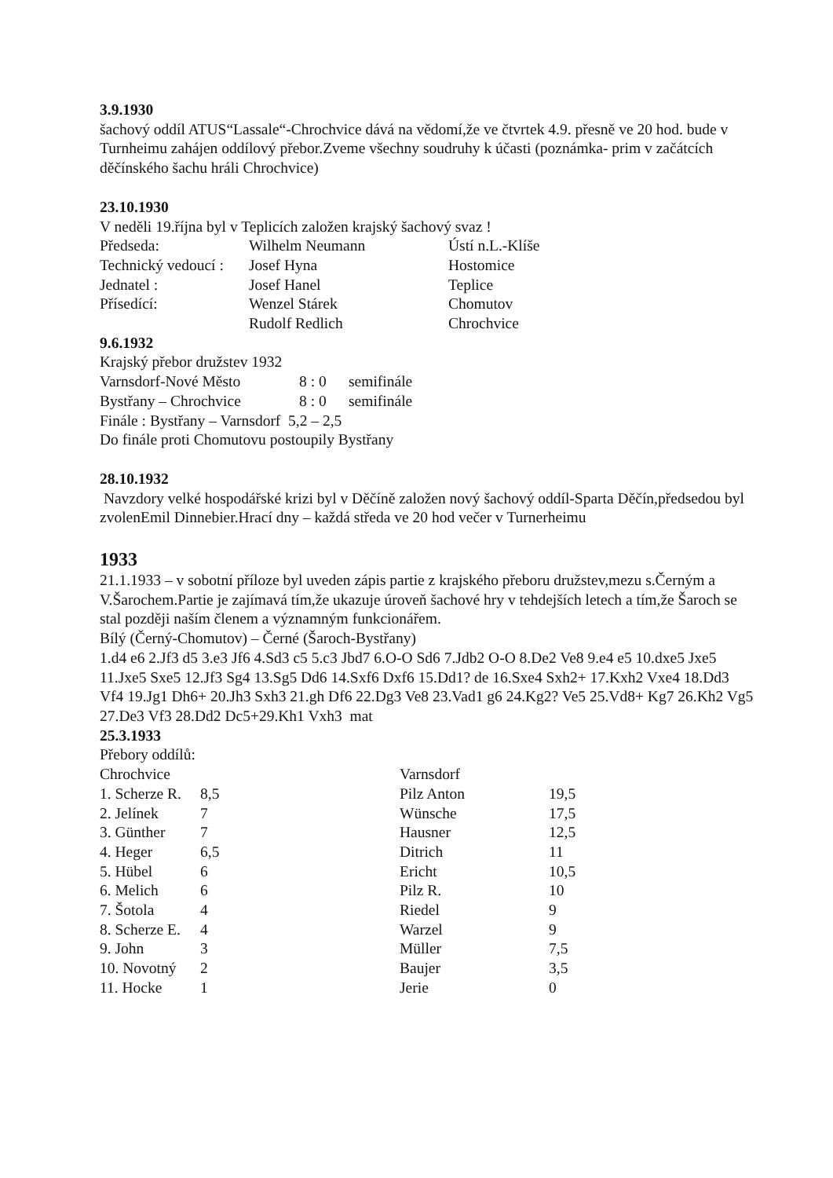3.9.1930
šachový oddíl ATUS“Lassale“-Chrochvice dává na vědomí,že ve čtvrtek 4.9. přesně ve 20 hod. bude v Turnheimu zahájen oddílový přebor.Zveme všechny soudruhy k účasti (poznámka- prim v začátcích děčínského šachu hráli Chrochvice)
23.10.1930
V neděli 19.října byl v Teplicích založen krajský šachový svaz !
| Předseda: | Wilhelm Neumann | Ústí n.L.-Klíše |
| Technický vedoucí : | Josef Hyna | Hostomice |
| Jednatel : | Josef Hanel | Teplice |
| Přísedící: | Wenzel Stárek | Chomutov |
| | Rudolf Redlich | Chrochvice |
9.6.1932
Krajský přebor družstev 1932
| Varnsdorf-Nové Město | 8 : 0 | semifinále |
| Bystřany – Chrochvice | 8 : 0 | semifinále |
Finále : Bystřany – Varnsdorf 5,2 – 2,5
Do finále proti Chomutovu postoupily Bystřany
28.10.1932
Navzdory velké hospodářské krizi byl v Děčíně založen nový šachový oddíl-Sparta Děčín,předsedou byl zvolenEmil Dinnebier.Hrací dny – každá středa ve 20 hod večer v Turnerheimu
1933
21.1.1933 – v sobotní příloze byl uveden zápis partie z krajského přeboru družstev,mezu s.Černým a V.Šarochem.Partie je zajímavá tím,že ukazuje úroveň šachové hry v tehdejších letech a tím,že Šaroch se stal později naším členem a významným funkcionářem.
Bílý (Černý-Chomutov) – Černé (Šaroch-Bystřany)
1.d4 e6 2.Jf3 d5 3.e3 Jf6 4.Sd3 c5 5.c3 Jbd7 6.O-O Sd6 7.Jdb2 O-O 8.De2 Ve8 9.e4 e5 10.dxe5 Jxe5 11.Jxe5 Sxe5 12.Jf3 Sg4 13.Sg5 Dd6 14.Sxf6 Dxf6 15.Dd1? de 16.Sxe4 Sxh2+ 17.Kxh2 Vxe4 18.Dd3 Vf4 19.Jg1 Dh6+ 20.Jh3 Sxh3 21.gh Df6 22.Dg3 Ve8 23.Vad1 g6 24.Kg2? Ve5 25.Vd8+ Kg7 26.Kh2 Vg5 27.De3 Vf3 28.Dd2 Dc5+29.Kh1 Vxh3 mat
25.3.1933
Přebory oddílů:
| Chrochvice | | Varnsdorf | |
| 1. Scherze R. | 8,5 | Pilz Anton | 19,5 |
| 2. Jelínek | 7 | Wünsche | 17,5 |
| 3. Günther | 7 | Hausner | 12,5 |
| 4. Heger | 6,5 | Ditrich | 11 |
| 5. Hübel | 6 | Ericht | 10,5 |
| 6. Melich | 6 | Pilz R. | 10 |
| 7. Šotola | 4 | Riedel | 9 |
| 8. Scherze E. | 4 | Warzel | 9 |
| 9. John | 3 | Müller | 7,5 |
| 10. Novotný | 2 | Baujer | 3,5 |
| 11. Hocke | 1 | Jerie | 0 |